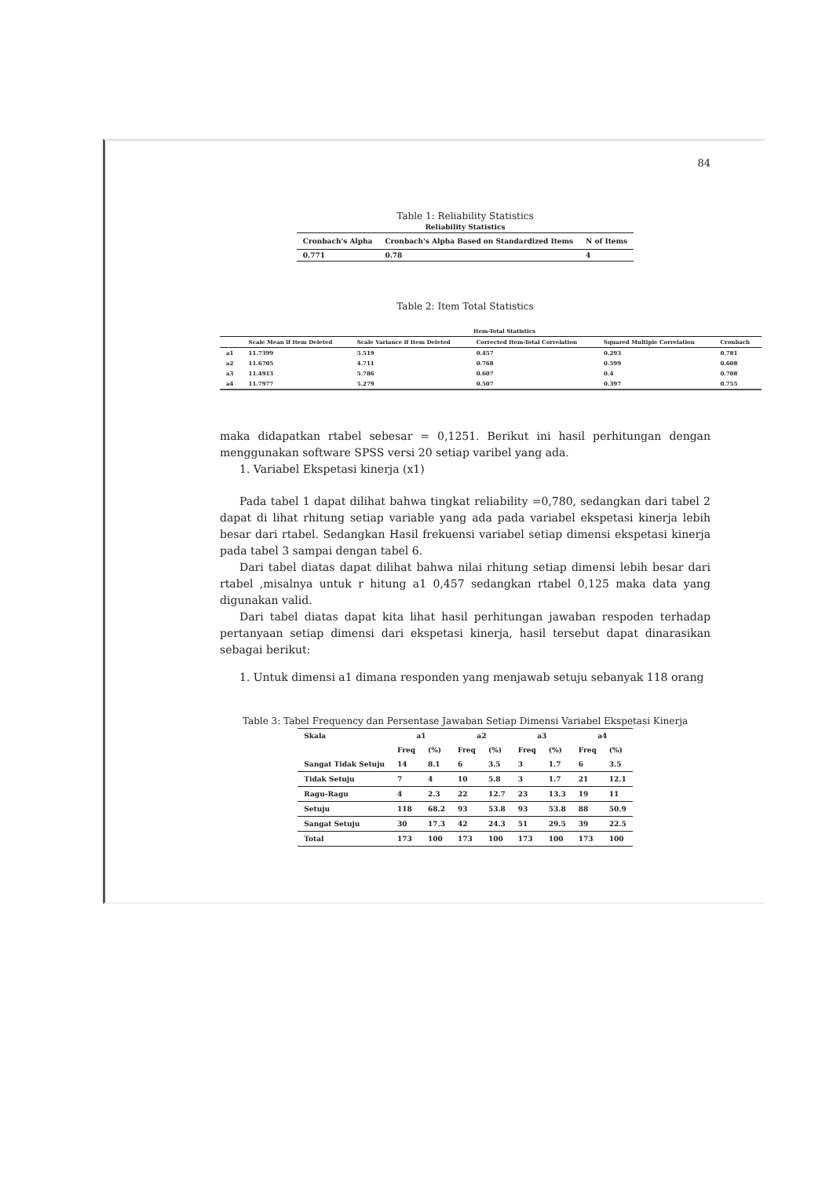84
Table 1: Reliability Statistics
Reliability Statistics
| Cronbach's Alpha | Cronbach's Alpha Based on Standardized Items | N of Items |
| --- | --- | --- |
| 0.771 | 0.78 | 4 |
Table 2: Item Total Statistics
Item-Total Statistics
| | Scale Mean if Item Deleted | Scale Variance if Item Deleted | Corrected Item-Total Correlation | Squared Multiple Correlation | Cronbach |
| --- | --- | --- | --- | --- | --- |
| a1 | 11.7399 | 5.519 | 0.457 | 0.293 | 0.781 |
| a2 | 11.6705 | 4.711 | 0.768 | 0.599 | 0.608 |
| a3 | 11.4913 | 5.786 | 0.607 | 0.4 | 0.708 |
| a4 | 11.7977 | 5.279 | 0.507 | 0.397 | 0.755 |
maka didapatkan rtabel sebesar = 0,1251. Berikut ini hasil perhitungan dengan menggunakan software SPSS versi 20 setiap varibel yang ada.
1. Variabel Ekspetasi kinerja (x1)
Pada tabel 1 dapat dilihat bahwa tingkat reliability =0,780, sedangkan dari tabel 2 dapat di lihat rhitung setiap variable yang ada pada variabel ekspetasi kinerja lebih besar dari rtabel. Sedangkan Hasil frekuensi variabel setiap dimensi ekspetasi kinerja pada tabel 3 sampai dengan tabel 6.
Dari tabel diatas dapat dilihat bahwa nilai rhitung setiap dimensi lebih besar dari rtabel ,misalnya untuk r hitung a1 0,457 sedangkan rtabel 0,125 maka data yang digunakan valid.
Dari tabel diatas dapat kita lihat hasil perhitungan jawaban respoden terhadap pertanyaan setiap dimensi dari ekspetasi kinerja, hasil tersebut dapat dinarasikan sebagai berikut:
1. Untuk dimensi a1 dimana responden yang menjawab setuju sebanyak 118 orang
Table 3: Tabel Frequency dan Persentase Jawaban Setiap Dimensi Variabel Ekspetasi Kinerja
| Skala | a1 | | a2 | | a3 | | a4 | |
| | Freq | (%) | Freq | (%) | Freq | (%) | Freq | (%) |
| Sangat Tidak Setuju | 14 | 8.1 | 6 | 3.5 | 3 | 1.7 | 6 | 3.5 |
| Tidak Setuju | 7 | 4 | 10 | 5.8 | 3 | 1.7 | 21 | 12.1 |
| Ragu-Ragu | 4 | 2.3 | 22 | 12.7 | 23 | 13.3 | 19 | 11 |
| Setuju | 118 | 68.2 | 93 | 53.8 | 93 | 53.8 | 88 | 50.9 |
| Sangat Setuju | 30 | 17.3 | 42 | 24.3 | 51 | 29.5 | 39 | 22.5 |
| Total | 173 | 100 | 173 | 100 | 173 | 100 | 173 | 100 |